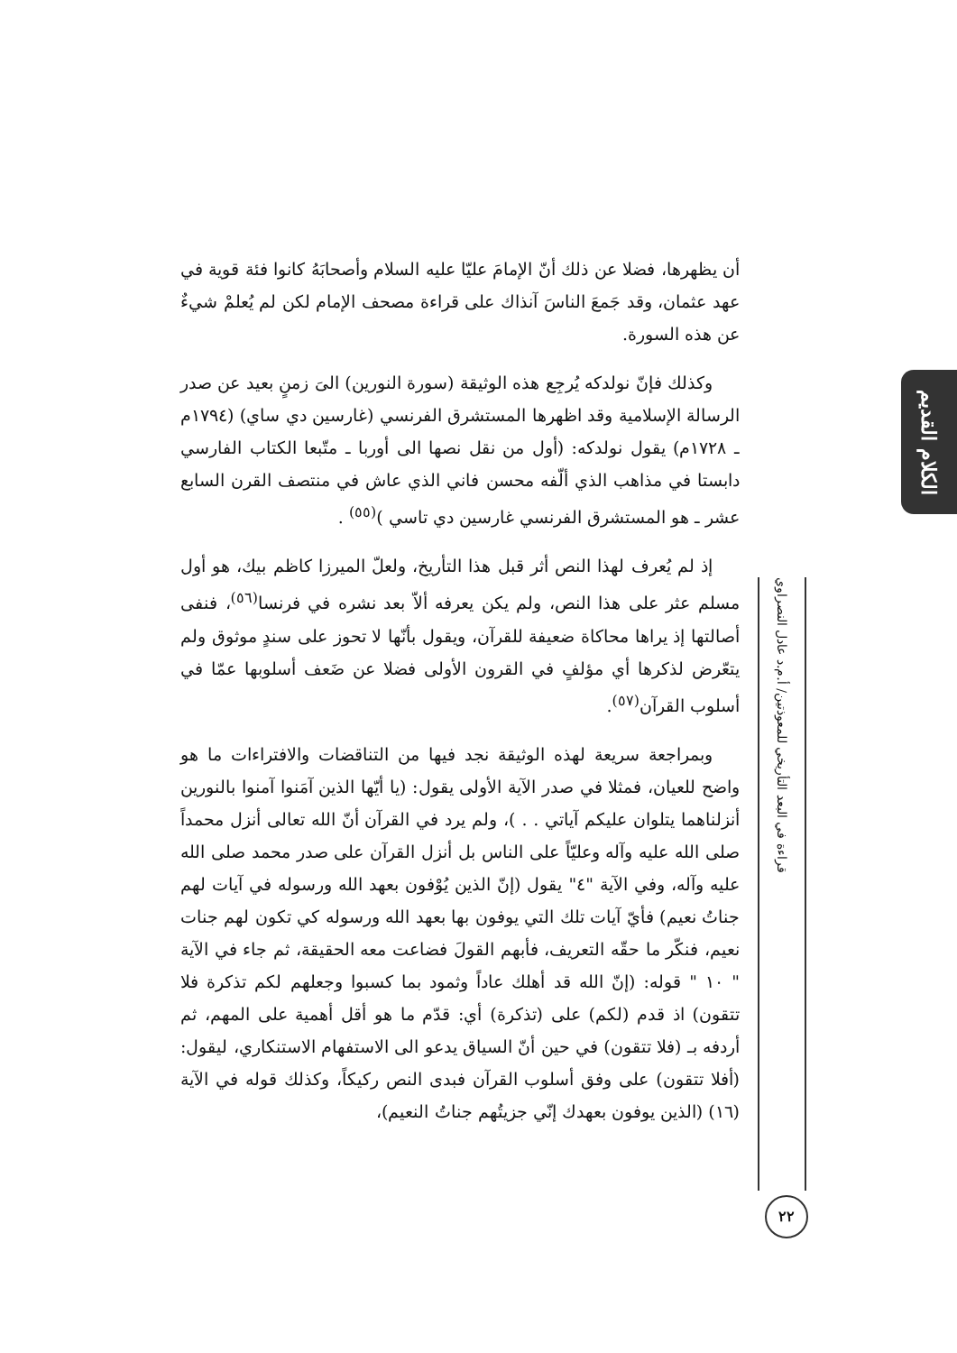أن يظهرها، فضلا عن ذلك أنّ الإمامَ عليّا عليه السلام وأصحابَهُ كانوا فئة قوية في عهد عثمان، وقد جَمعَ الناسَ آنذاك على قراءة مصحف الإمام لكن لم يُعلمْ شيءٌ عن هذه السورة.
وكذلك فإنّ نولدكه يُرجِع هذه الوثيقة (سورة النورين) الىَ زمنٍ بعيد عن صدر الرسالة الإسلامية وقد اظهرها المستشرق الفرنسي (غارسين دي ساي) (١٧٩٤م ـ ١٧٢٨م) يقول نولدكه: (أول من نقل نصها الى أوربا ـ متّبعا الكتاب الفارسي دابستا في مذاهب الذي ألّفه محسن فاني الذي عاش في منتصف القرن السابع عشر ـ هو المستشرق الفرنسي غارسين دي تاسي )<sup>(٥٥)</sup> .
إذ لم يُعرف لهذا النص أثر قبل هذا التأريخ، ولعلّ الميرزا كاظم بيك، هو أول مسلم عثر على هذا النص، ولم يكن يعرفه ألاّ بعد نشره في فرنسا<sup>(٥٦)</sup>، فنفى أصالتها إذ يراها محاكاة ضعيفة للقرآن، ويقول بأنّها لا تحوز على سندٍ موثوق ولم يتعّرض لذكرها أي مؤلفٍ في القرون الأولى فضلا عن ضَعف أسلوبها عمّا في أسلوب القرآن<sup>(٥٧)</sup>.
وبمراجعة سريعة لهذه الوثيقة نجد فيها من التناقضات والافتراءات ما هو واضح للعيان، فمثلا في صدر الآية الأولى يقول: (يا أيّها الذين آمَنوا آمنوا بالنورين أنزلناهما يتلوان عليكم آياتي . . )، ولم يرد في القرآن أنّ الله تعالى أنزل محمداً صلى الله عليه وآله وعليّاً على الناس بل أنزل القرآن على صدر محمد صلى الله عليه وآله، وفي الآية "٤" يقول (إنّ الذين يُوْفون بعهد الله ورسوله في آيات لهم جناتُ نعيم) فأيّ آيات تلك التي يوفون بها بعهد الله ورسوله كي تكون لهم جنات نعيم، فنكّر ما حقّه التعريف، فأبهم القولَ فضاعت معه الحقيقة، ثم جاء في الآية " ١٠ " قوله: (إنّ الله قد أهلك عاداً وثمود بما كسبوا وجعلهم لكم تذكرة فلا تتقون) اذ قدم (لكم) على (تذكرة) أي: قدّم ما هو أقل أهمية على المهم، ثم أردفه بـ (فلا تتقون) في حين أنّ السياق يدعو الى الاستفهام الاستنكاري، ليقول: (أفلا تتقون) على وفق أسلوب القرآن فبدى النص ركيكاً، وكذلك قوله في الآية (١٦) (الذين يوفون بعهدك إنّي جزيتُهم جناتُ النعيم)،
الكلام القديم
قراءة في البعد التأريخي للمعوذتين/ أ.م.د عادل النصراوي
٢٢